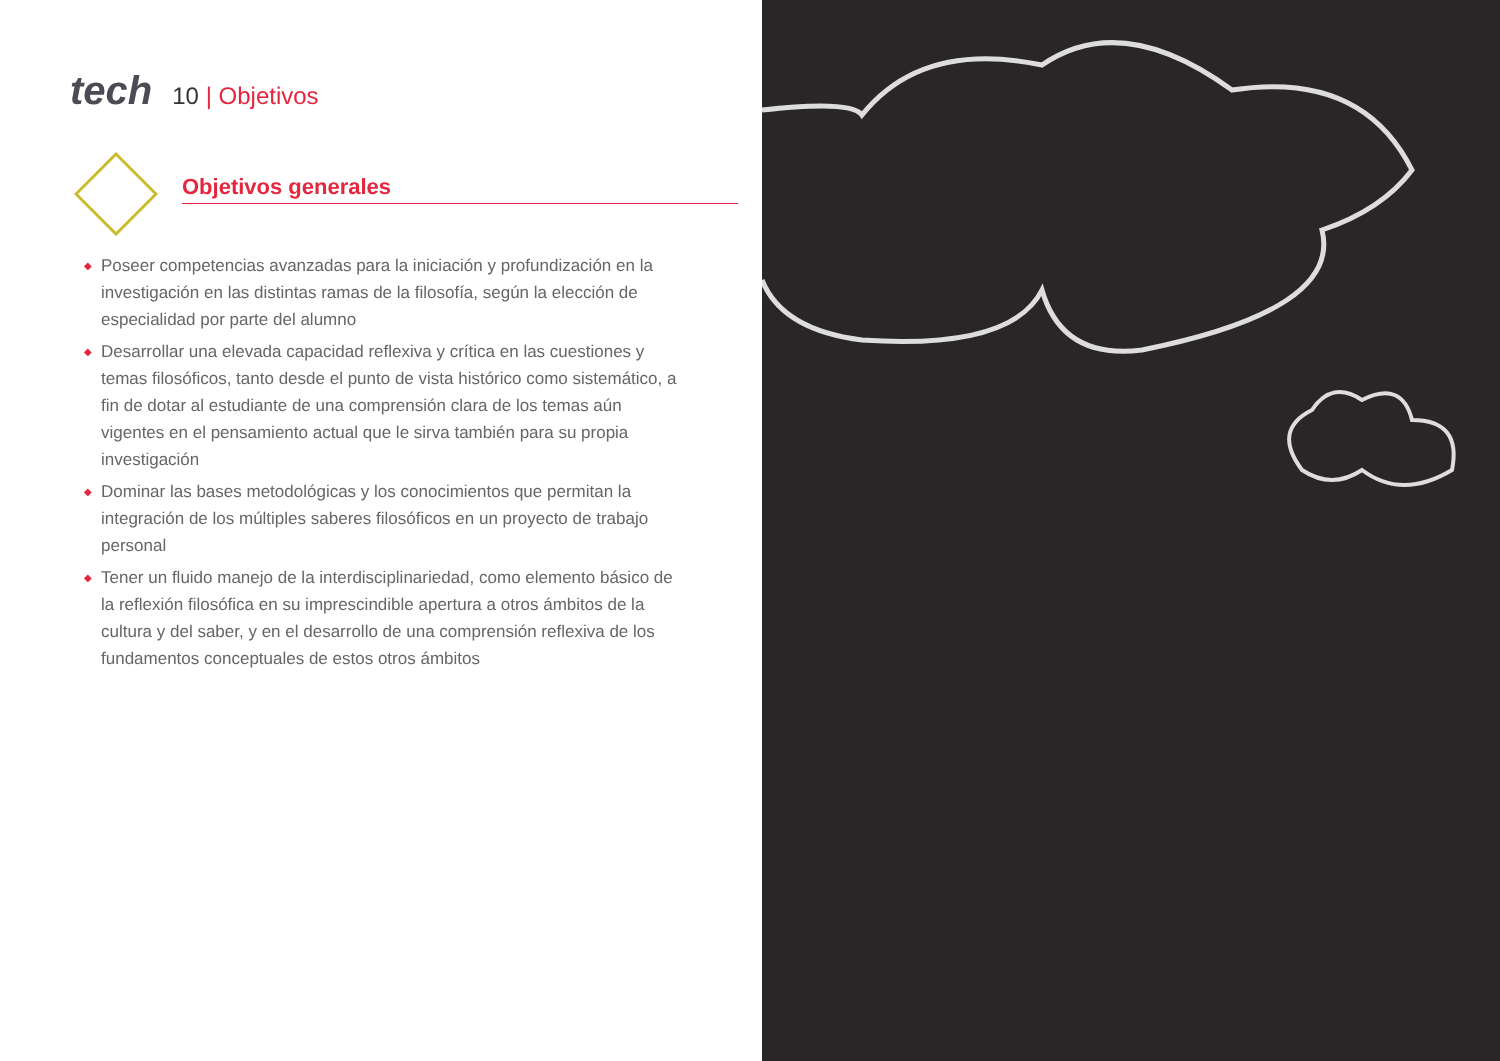tech
10 | Objetivos
Objetivos generales
◆ Poseer competencias avanzadas para la iniciación y profundización en la investigación en las distintas ramas de la filosofía, según la elección de especialidad por parte del alumno
◆ Desarrollar una elevada capacidad reflexiva y crítica en las cuestiones y temas filosóficos, tanto desde el punto de vista histórico como sistemático, a fin de dotar al estudiante de una comprensión clara de los temas aún vigentes en el pensamiento actual que le sirva también para su propia investigación
◆ Dominar las bases metodológicas y los conocimientos que permitan la integración de los múltiples saberes filosóficos en un proyecto de trabajo personal
◆ Tener un fluido manejo de la interdisciplinariedad, como elemento básico de la reflexión filosófica en su imprescindible apertura a otros ámbitos de la cultura y del saber, y en el desarrollo de una comprensión reflexiva de los fundamentos conceptuales de estos otros ámbitos